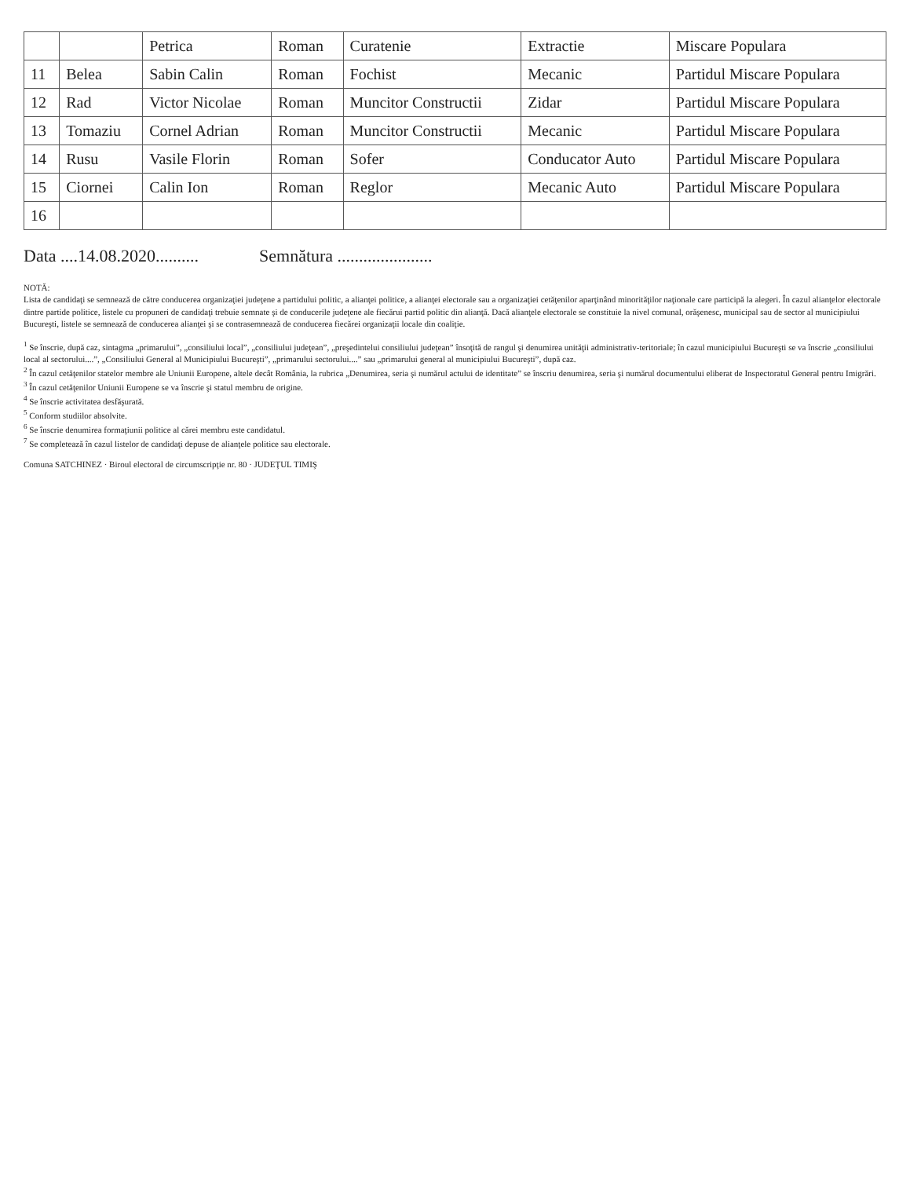| | | Petrica | Roman | Curatenie | Extractie | Miscare Populara |
| 11 | Belea | Sabin Calin | Roman | Fochist | Mecanic | Partidul Miscare Populara |
| 12 | Rad | Victor Nicolae | Roman | Muncitor Constructii | Zidar | Partidul Miscare Populara |
| 13 | Tomaziu | Cornel Adrian | Roman | Muncitor Constructii | Mecanic | Partidul Miscare Populara |
| 14 | Rusu | Vasile Florin | Roman | Sofer | Conducator Auto | Partidul Miscare Populara |
| 15 | Ciornei | Calin Ion | Roman | Reglor | Mecanic Auto | Partidul Miscare Populara |
| 16 | | | | | | |
Data ....14.08.2020.......... Semnătura ......................
NOTĂ:
Lista de candidaţi se semnează de către conducerea organizaţiei judeţene a partidului politic, a alianţei politice, a alianţei electorale sau a organizaţiei cetăţenilor aparţinând minorităţilor naţionale care participă la alegeri. În cazul alianţelor electorale dintre partide politice, listele cu propuneri de candidaţi trebuie semnate şi de conducerile judeţene ale fiecărui partid politic din alianţă. Dacă alianţele electorale se constituie la nivel comunal, orăşenesc, municipal sau de sector al municipiului Bucureşti, listele se semnează de conducerea alianţei şi se contrasemnează de conducerea fiecărei organizaţii locale din coaliţie.
<sup>1</sup> Se înscrie, după caz, sintagma „primarului”, „consiliului local”, „consiliului judeţean”, „preşedintelui consiliului judeţean” însoţită de rangul şi denumirea unităţii administrativ-teritoriale; în cazul municipiului Bucureşti se va înscrie „consiliului local al sectorului....”, „Consiliului General al Municipiului Bucureşti”, „primarului sectorului....” sau „primarului general al municipiului Bucureşti”, după caz.
<sup>2</sup> În cazul cetăţenilor statelor membre ale Uniunii Europene, altele decât România, la rubrica „Denumirea, seria şi numărul actului de identitate” se înscriu denumirea, seria şi numărul documentului eliberat de Inspectoratul General pentru Imigrări.
<sup>3</sup> În cazul cetăţenilor Uniunii Europene se va înscrie şi statul membru de origine.
<sup>4</sup> Se înscrie activitatea desfăşurată.
<sup>5</sup> Conform studiilor absolvite.
<sup>6</sup> Se înscrie denumirea formaţiunii politice al cărei membru este candidatul.
<sup>7</sup> Se completează în cazul listelor de candidaţi depuse de alianţele politice sau electorale.
Comuna SATCHINEZ · Biroul electoral de circumscripţie nr. 80 · JUDEŢUL TIMIŞ